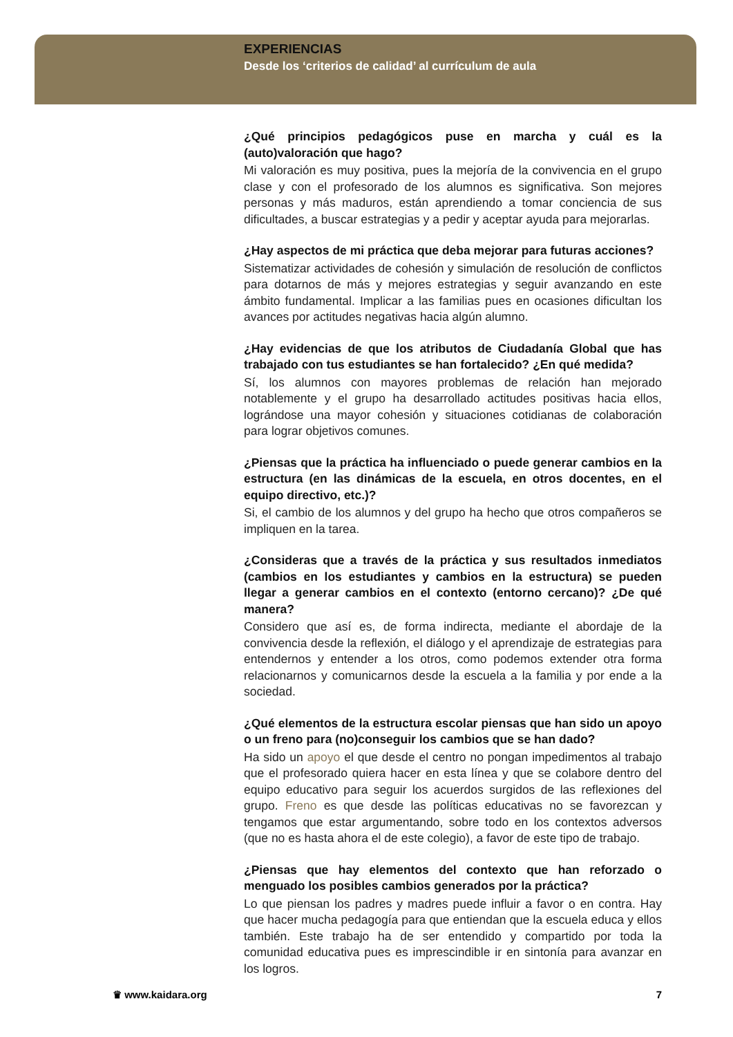EXPERIENCIAS
Desde los ‘criterios de calidad’ al currículum de aula
¿Qué principios pedagógicos puse en marcha y cuál es la (auto)valoración que hago?
Mi valoración es muy positiva, pues la mejoría de la convivencia en el grupo clase y con el profesorado de los alumnos es significativa. Son mejores personas y más maduros, están aprendiendo a tomar conciencia de sus dificultades, a buscar estrategias y a pedir y aceptar ayuda para mejorarlas.
¿Hay aspectos de mi práctica que deba mejorar para futuras acciones?
Sistematizar actividades de cohesión y simulación de resolución de conflictos para dotarnos de más y mejores estrategias y seguir avanzando en este ámbito fundamental. Implicar a las familias pues en ocasiones dificultan los avances por actitudes negativas hacia algún alumno.
¿Hay evidencias de que los atributos de Ciudadanía Global que has trabajado con tus estudiantes se han fortalecido? ¿En qué medida?
Sí, los alumnos con mayores problemas de relación han mejorado notablemente y el grupo ha desarrollado actitudes positivas hacia ellos, lográndose una mayor cohesión y situaciones cotidianas de colaboración para lograr objetivos comunes.
¿Piensas que la práctica ha influenciado o puede generar cambios en la estructura (en las dinámicas de la escuela, en otros docentes, en el equipo directivo, etc.)?
Si, el cambio de los alumnos y del grupo ha hecho que otros compañeros se impliquen en la tarea.
¿Consideras que a través de la práctica y sus resultados inmediatos (cambios en los estudiantes y cambios en la estructura) se pueden llegar a generar cambios en el contexto (entorno cercano)? ¿De qué manera?
Considero que así es, de forma indirecta, mediante el abordaje de la convivencia desde la reflexión, el diálogo y el aprendizaje de estrategias para entendernos y entender a los otros, como podemos extender otra forma relacionarnos y comunicarnos desde la escuela a la familia y por ende a la sociedad.
¿Qué elementos de la estructura escolar piensas que han sido un apoyo o un freno para (no)conseguir los cambios que se han dado?
Ha sido un apoyo el que desde el centro no pongan impedimentos al trabajo que el profesorado quiera hacer en esta línea y que se colabore dentro del equipo educativo para seguir los acuerdos surgidos de las reflexiones del grupo. Freno es que desde las políticas educativas no se favorezcan y tengamos que estar argumentando, sobre todo en los contextos adversos (que no es hasta ahora el de este colegio), a favor de este tipo de trabajo.
¿Piensas que hay elementos del contexto que han reforzado o menguado los posibles cambios generados por la práctica?
Lo que piensan los padres y madres puede influir a favor o en contra. Hay que hacer mucha pedagogía para que entiendan que la escuela educa y ellos también. Este trabajo ha de ser entendido y compartido por toda la comunidad educativa pues es imprescindible ir en sintonía para avanzar en los logros.
♛ www.kaidara.org 7